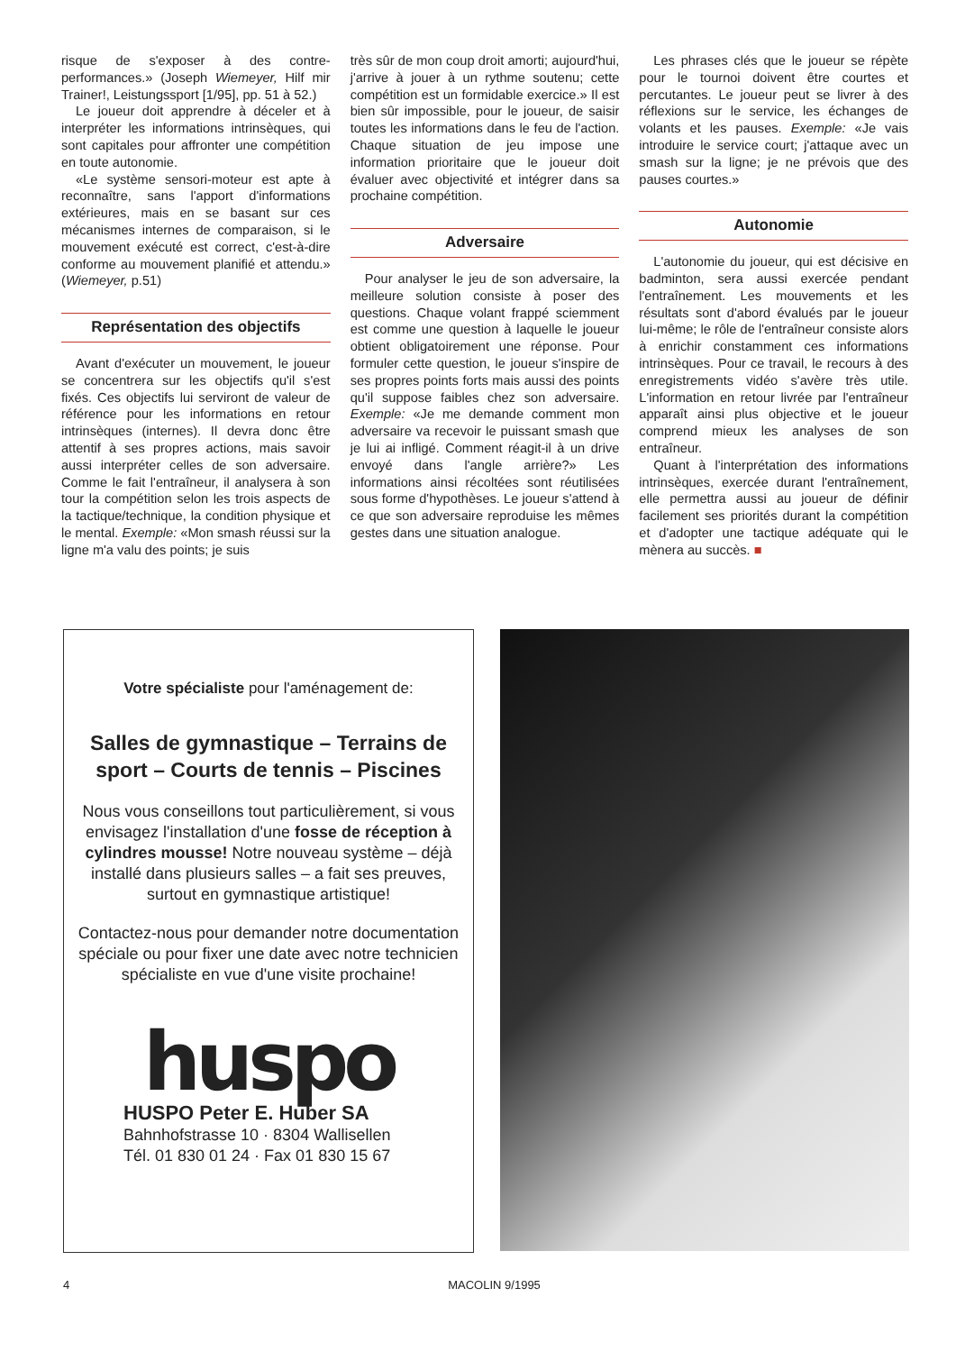risque de s'exposer à des contre-performances.» (Joseph Wiemeyer, Hilf mir Trainer!, Leistungssport [1/95], pp. 51 à 52.)
Le joueur doit apprendre à déceler et à interpréter les informations intrinsèques, qui sont capitales pour affronter une compétition en toute autonomie.
«Le système sensori-moteur est apte à reconnaître, sans l'apport d'informations extérieures, mais en se basant sur ces mécanismes internes de comparaison, si le mouvement exécuté est correct, c'est-à-dire conforme au mouvement planifié et attendu.» (Wiemeyer, p.51)
Représentation des objectifs
Avant d'exécuter un mouvement, le joueur se concentrera sur les objectifs qu'il s'est fixés. Ces objectifs lui serviront de valeur de référence pour les informations en retour intrinsèques (internes). Il devra donc être attentif à ses propres actions, mais savoir aussi interpréter celles de son adversaire. Comme le fait l'entraîneur, il analysera à son tour la compétition selon les trois aspects de la tactique/technique, la condition physique et le mental. Exemple: «Mon smash réussi sur la ligne m'a valu des points; je suis
très sûr de mon coup droit amorti; aujourd'hui, j'arrive à jouer à un rythme soutenu; cette compétition est un formidable exercice.» Il est bien sûr impossible, pour le joueur, de saisir toutes les informations dans le feu de l'action. Chaque situation de jeu impose une information prioritaire que le joueur doit évaluer avec objectivité et intégrer dans sa prochaine compétition.
Adversaire
Pour analyser le jeu de son adversaire, la meilleure solution consiste à poser des questions. Chaque volant frappé sciemment est comme une question à laquelle le joueur obtient obligatoirement une réponse. Pour formuler cette question, le joueur s'inspire de ses propres points forts mais aussi des points qu'il suppose faibles chez son adversaire. Exemple: «Je me demande comment mon adversaire va recevoir le puissant smash que je lui ai infligé. Comment réagit-il à un drive envoyé dans l'angle arrière?» Les informations ainsi récoltées sont réutilisées sous forme d'hypothèses. Le joueur s'attend à ce que son adversaire reproduise les mêmes gestes dans une situation analogue.
Les phrases clés que le joueur se répète pour le tournoi doivent être courtes et percutantes. Le joueur peut se livrer à des réflexions sur le service, les échanges de volants et les pauses. Exemple: «Je vais introduire le service court; j'attaque avec un smash sur la ligne; je ne prévois que des pauses courtes.»
Autonomie
L'autonomie du joueur, qui est décisive en badminton, sera aussi exercée pendant l'entraînement. Les mouvements et les résultats sont d'abord évalués par le joueur lui-même; le rôle de l'entraîneur consiste alors à enrichir constamment ces informations intrinsèques. Pour ce travail, le recours à des enregistrements vidéo s'avère très utile. L'information en retour livrée par l'entraîneur apparaît ainsi plus objective et le joueur comprend mieux les analyses de son entraîneur.
Quant à l'interprétation des informations intrinsèques, exercée durant l'entraînement, elle permettra aussi au joueur de définir facilement ses priorités durant la compétition et d'adopter une tactique adéquate qui le mènera au succès. ■
Votre spécialiste pour l'aménagement de:
Salles de gymnastique – Terrains de sport – Courts de tennis – Piscines
Nous vous conseillons tout particulièrement, si vous envisagez l'installation d'une fosse de réception à cylindres mousse! Notre nouveau système – déjà installé dans plusieurs salles – a fait ses preuves, surtout en gymnastique artistique!
Contactez-nous pour demander notre documentation spéciale ou pour fixer une date avec notre technicien spécialiste en vue d'une visite prochaine!
huspo
HUSPO Peter E. Huber SA
Bahnhofstrasse 10 · 8304 Wallisellen
Tél. 01 830 01 24 · Fax 01 830 15 67
4 MACOLIN 9/1995